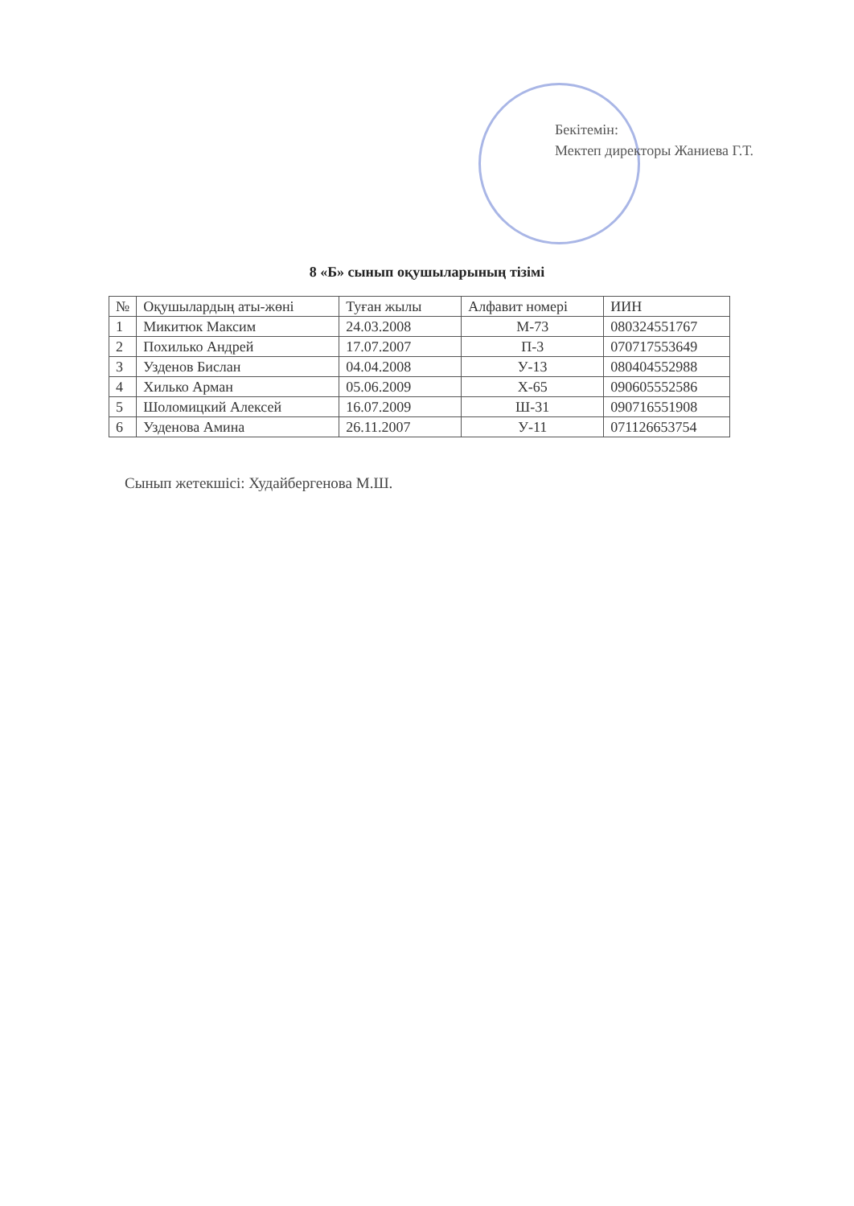Бекітемін:
Мектеп директоры Жаниева Г.Т.
8 «Б» сынып оқушыларының тізімі
| № | Оқушылардың аты-жөні | Туған жылы | Алфавит номері | ИИН |
| --- | --- | --- | --- | --- |
| 1 | Микитюк Максим | 24.03.2008 | М-73 | 080324551767 |
| 2 | Похилько Андрей | 17.07.2007 | П-3 | 070717553649 |
| 3 | Узденов Бислан | 04.04.2008 | У-13 | 080404552988 |
| 4 | Хилько Арман | 05.06.2009 | Х-65 | 090605552586 |
| 5 | Шоломицкий Алексей | 16.07.2009 | Ш-31 | 090716551908 |
| 6 | Узденова Амина | 26.11.2007 | У-11 | 071126653754 |
Сынып жетекшісі: Худайбергенова М.Ш.